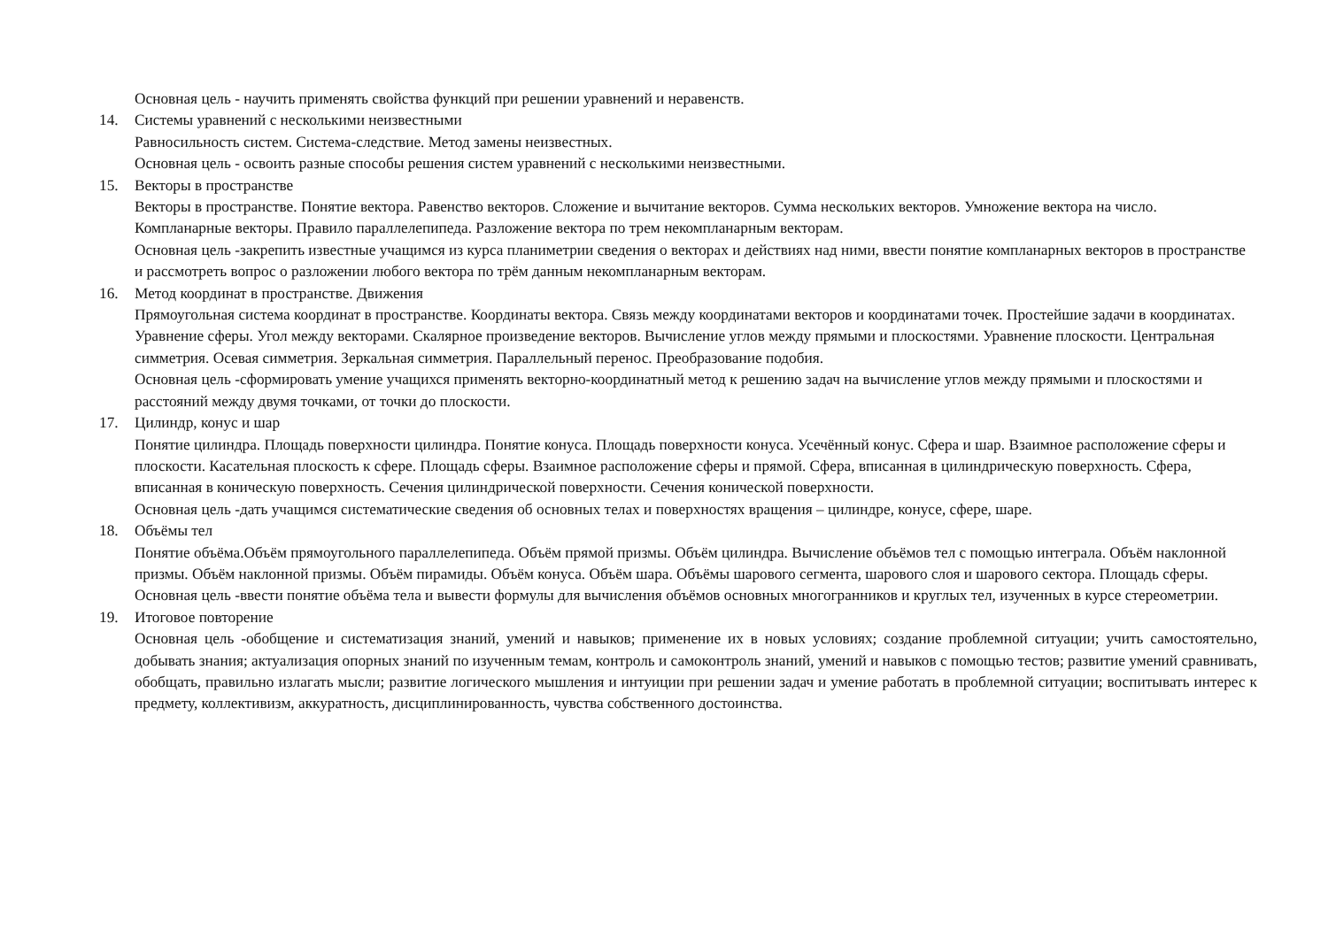Основная цель - научить применять свойства функций при решении уравнений и неравенств.
14. Системы уравнений с несколькими неизвестными
Равносильность систем. Система-следствие. Метод замены неизвестных.
Основная цель - освоить разные способы решения систем уравнений с несколькими неизвестными.
15. Векторы в пространстве
Векторы в пространстве. Понятие вектора. Равенство векторов. Сложение и вычитание векторов. Сумма нескольких векторов. Умножение вектора на число. Компланарные векторы. Правило параллелепипеда. Разложение вектора по трем некомпланарным векторам.
Основная цель -закрепить известные учащимся из курса планиметрии сведения о векторах и действиях над ними, ввести понятие компланарных векторов в пространстве и рассмотреть вопрос о разложении любого вектора по трём данным некомпланарным векторам.
16. Метод координат в пространстве. Движения
Прямоугольная система координат в пространстве. Координаты вектора. Связь между координатами векторов и координатами точек. Простейшие задачи в координатах. Уравнение сферы. Угол между векторами. Скалярное произведение векторов. Вычисление углов между прямыми и плоскостями. Уравнение плоскости. Центральная симметрия. Осевая симметрия. Зеркальная симметрия. Параллельный перенос. Преобразование подобия.
Основная цель -сформировать умение учащихся применять векторно-координатный метод к решению задач на вычисление углов между прямыми и плоскостями и расстояний между двумя точками, от точки до плоскости.
17. Цилиндр, конус и шар
Понятие цилиндра. Площадь поверхности цилиндра. Понятие конуса. Площадь поверхности конуса. Усечённый конус. Сфера и шар. Взаимное расположение сферы и плоскости. Касательная плоскость к сфере. Площадь сферы. Взаимное расположение сферы и прямой. Сфера, вписанная в цилиндрическую поверхность. Сфера, вписанная в коническую поверхность. Сечения цилиндрической поверхности. Сечения конической поверхности.
Основная цель -дать учащимся систематические сведения об основных телах и поверхностях вращения – цилиндре, конусе, сфере, шаре.
18. Объёмы тел
Понятие объёма.Объём прямоугольного параллелепипеда. Объём прямой призмы. Объём цилиндра. Вычисление объёмов тел с помощью интеграла. Объём наклонной призмы. Объём наклонной призмы. Объём пирамиды. Объём конуса. Объём шара. Объёмы шарового сегмента, шарового слоя и шарового сектора. Площадь сферы.
Основная цель -ввести понятие объёма тела и вывести формулы для вычисления объёмов основных многогранников и круглых тел, изученных в курсе стереометрии.
19. Итоговое повторение
Основная цель -обобщение и систематизация знаний, умений и навыков; применение их в новых условиях; создание проблемной ситуации; учить самостоятельно, добывать знания; актуализация опорных знаний по изученным темам, контроль и самоконтроль знаний, умений и навыков с помощью тестов; развитие умений сравнивать, обобщать, правильно излагать мысли; развитие логического мышления и интуиции при решении задач и умение работать в проблемной ситуации; воспитывать интерес к предмету, коллективизм, аккуратность, дисциплинированность, чувства собственного достоинства.